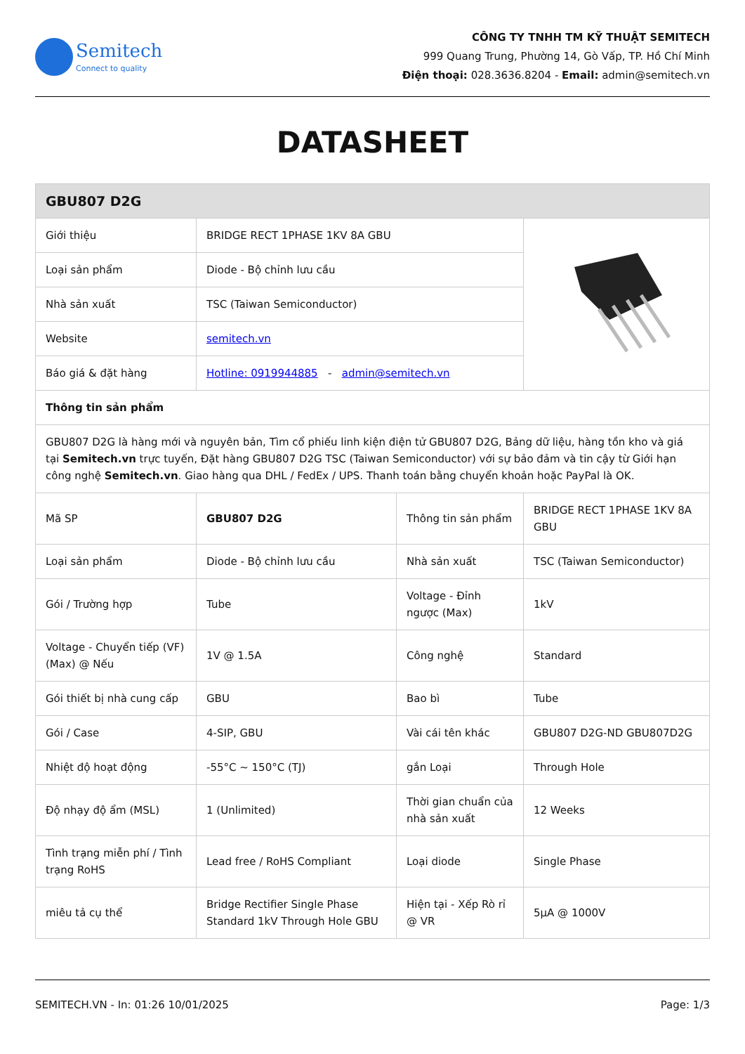Semitech
Connect to quality
CÔNG TY TNHH TM KỸ THUẬT SEMITECH
999 Quang Trung, Phường 14, Gò Vấp, TP. Hồ Chí Minh
Điện thoại: 028.3636.8204 - Email: admin@semitech.vn
DATASHEET
| GBU807 D2G | | | |
| --- | --- | --- | --- |
| Giới thiệu | BRIDGE RECT 1PHASE 1KV 8A GBU | | |
| Loại sản phẩm | Diode - Bộ chỉnh lưu cầu | | |
| Nhà sản xuất | TSC (Taiwan Semiconductor) | | |
| Website | semitech.vn | | |
| Báo giá & đặt hàng | Hotline: 0919944885 - admin@semitech.vn | | |
| Thông tin sản phẩm | | | |
| GBU807 D2G là hàng mới và nguyên bản, Tìm cổ phiếu linh kiện điện tử GBU807 D2G, Bảng dữ liệu, hàng tồn kho và giá tại Semitech.vn trực tuyến, Đặt hàng GBU807 D2G TSC (Taiwan Semiconductor) với sự bảo đảm và tin cậy từ Giới hạn công nghệ Semitech.vn . Giao hàng qua DHL / FedEx / UPS. Thanh toán bằng chuyển khoản hoặc PayPal là OK. | | | |
| Mã SP | GBU807 D2G | Thông tin sản phẩm | BRIDGE RECT 1PHASE 1KV 8A GBU |
| Loại sản phẩm | Diode - Bộ chỉnh lưu cầu | Nhà sản xuất | TSC (Taiwan Semiconductor) |
| Gói / Trường hợp | Tube | Voltage - Đỉnh ngược (Max) | 1kV |
| Voltage - Chuyển tiếp (VF) (Max) @ Nếu | 1V @ 1.5A | Công nghệ | Standard |
| Gói thiết bị nhà cung cấp | GBU | Bao bì | Tube |
| Gói / Case | 4-SIP, GBU | Vài cái tên khác | GBU807 D2G-ND GBU807D2G |
| Nhiệt độ hoạt động | -55°C ~ 150°C (TJ) | gắn Loại | Through Hole |
| Độ nhạy độ ẩm (MSL) | 1 (Unlimited) | Thời gian chuẩn của nhà sản xuất | 12 Weeks |
| Tình trạng miễn phí / Tình trạng RoHS | Lead free / RoHS Compliant | Loại diode | Single Phase |
| miêu tả cụ thể | Bridge Rectifier Single Phase Standard 1kV Through Hole GBU | Hiện tại - Xếp Rò rỉ @ VR | 5µA @ 1000V |
SEMITECH.VN - In: 01:26 10/01/2025 Page: 1/3